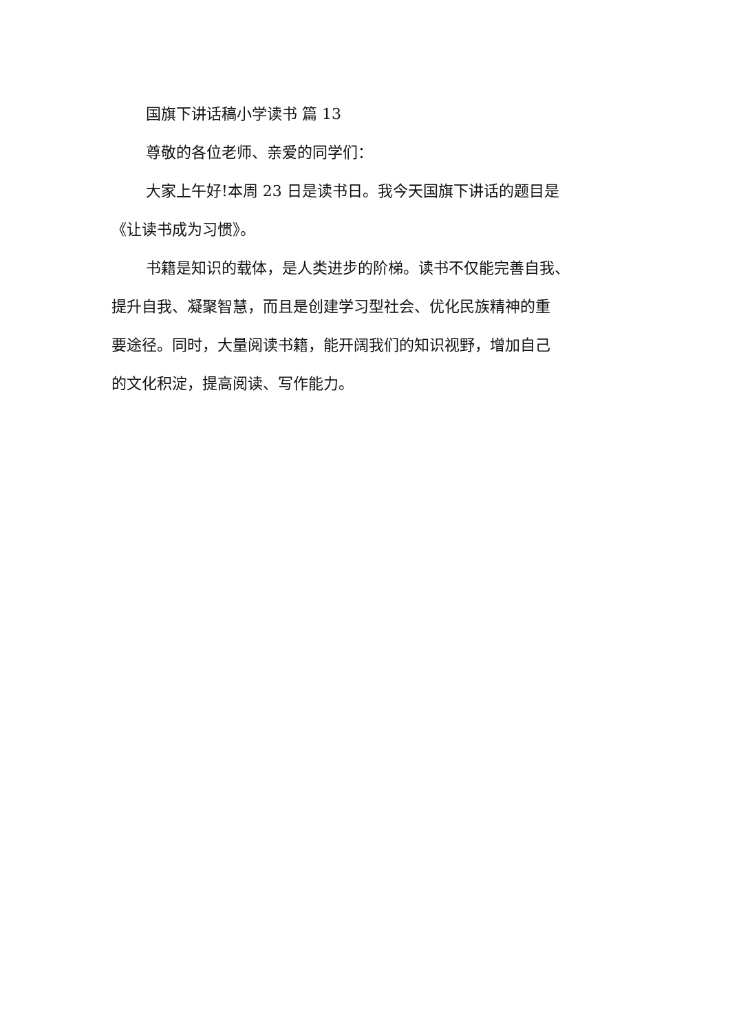国旗下讲话稿小学读书 篇 13
尊敬的各位老师、亲爱的同学们：
大家上午好!本周 23 日是读书日。我今天国旗下讲话的题目是
《让读书成为习惯》。
书籍是知识的载体，是人类进步的阶梯。读书不仅能完善自我、
提升自我、凝聚智慧，而且是创建学习型社会、优化民族精神的重
要途径。同时，大量阅读书籍，能开阔我们的知识视野，增加自己
的文化积淀，提高阅读、写作能力。